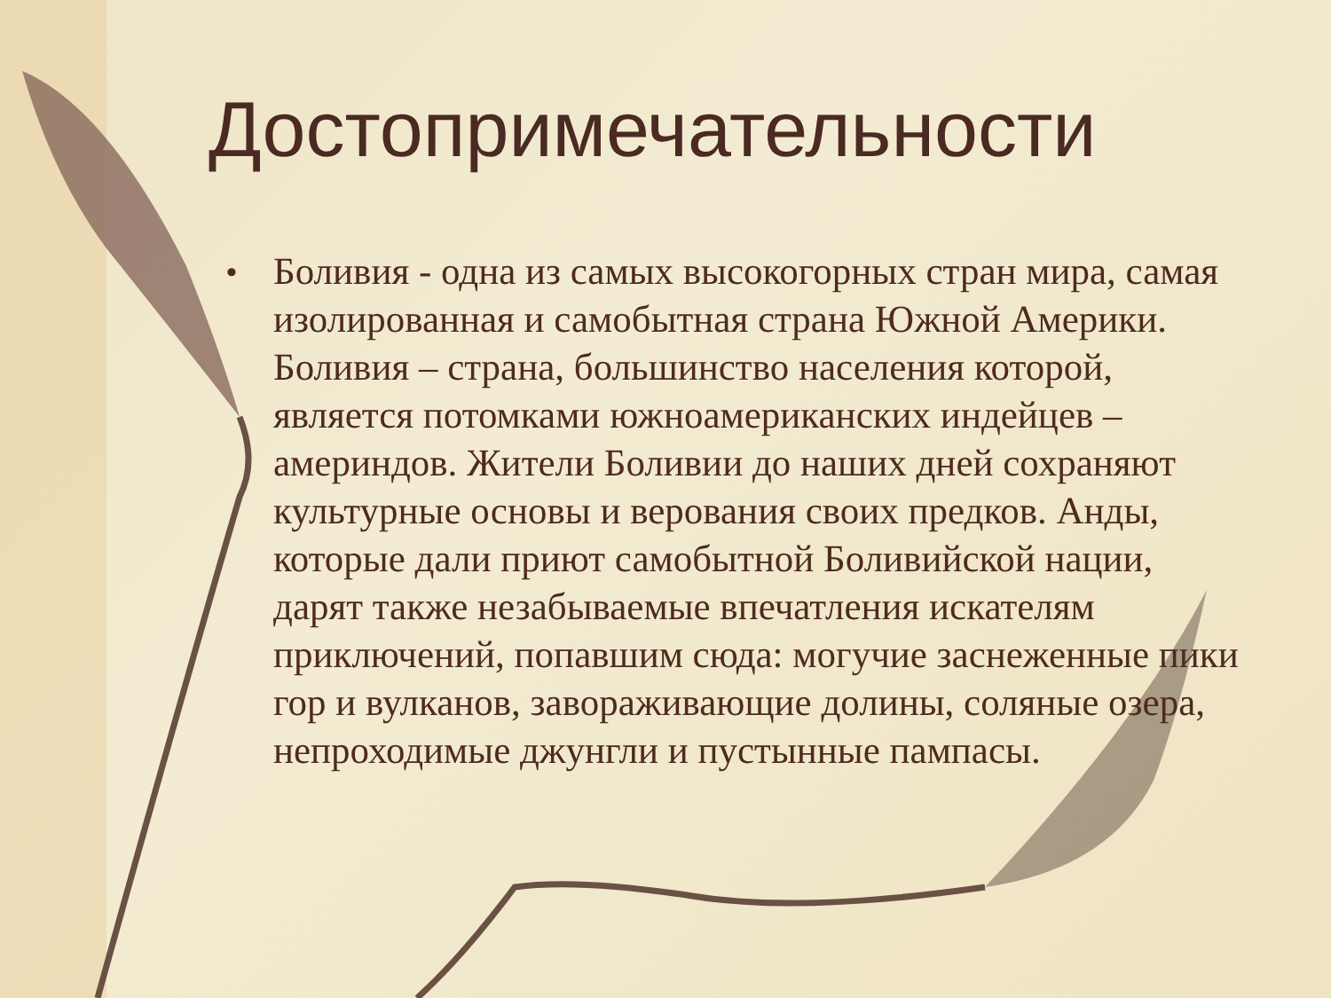Достопримечательности
•
Боливия - одна из самых высокогорных стран мира, самая изолированная и самобытная страна Южной Америки. Боливия – страна, большинство населения которой, является потомками южноамериканских индейцев – америндов. Жители Боливии до наших дней сохраняют культурные основы и верования своих предков. Анды, которые дали приют самобытной Боливийской нации, дарят также незабываемые впечатления искателям приключений, попавшим сюда: могучие заснеженные пики гор и вулканов, завораживающие долины, соляные озера, непроходимые джунгли и пустынные пампасы.